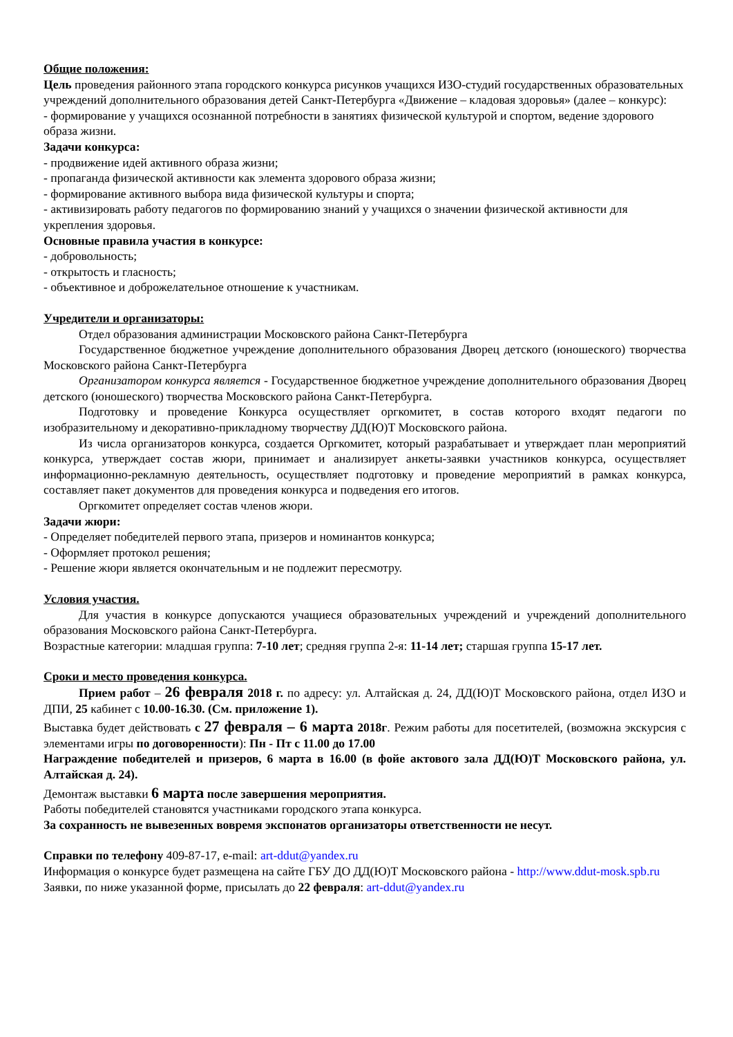Общие положения:
Цель проведения районного этапа городского конкурса рисунков учащихся ИЗО-студий государственных образовательных учреждений дополнительного образования детей Санкт-Петербурга «Движение – кладовая здоровья» (далее – конкурс):
- формирование у учащихся осознанной потребности в занятиях физической культурой и спортом, ведение здорового образа жизни.
Задачи конкурса:
- продвижение идей активного образа жизни;
- пропаганда физической активности как элемента здорового образа жизни;
- формирование активного выбора вида физической культуры и спорта;
- активизировать работу педагогов по формированию знаний у учащихся о значении физической активности для укрепления здоровья.
Основные правила участия в конкурсе:
- добровольность;
- открытость и гласность;
- объективное и доброжелательное отношение к участникам.
Учредители и организаторы:
Отдел образования администрации Московского района Санкт-Петербурга
Государственное бюджетное учреждение дополнительного образования Дворец детского (юношеского) творчества Московского района Санкт-Петербурга
Организатором конкурса является - Государственное бюджетное учреждение дополнительного образования Дворец детского (юношеского) творчества Московского района Санкт-Петербурга.
Подготовку и проведение Конкурса осуществляет оргкомитет, в состав которого входят педагоги по изобразительному и декоративно-прикладному творчеству ДД(Ю)Т Московского района.
Из числа организаторов конкурса, создается Оргкомитет, который разрабатывает и утверждает план мероприятий конкурса, утверждает состав жюри, принимает и анализирует анкеты-заявки участников конкурса, осуществляет информационно-рекламную деятельность, осуществляет подготовку и проведение мероприятий в рамках конкурса, составляет пакет документов для проведения конкурса и подведения его итогов.
Оргкомитет определяет состав членов жюри.
Задачи жюри:
- Определяет победителей первого этапа, призеров и номинантов конкурса;
- Оформляет протокол решения;
- Решение жюри является окончательным и не подлежит пересмотру.
Условия участия.
Для участия в конкурсе допускаются учащиеся образовательных учреждений и учреждений дополнительного образования Московского района Санкт-Петербурга.
Возрастные категории: младшая группа: 7-10 лет; средняя группа 2-я: 11-14 лет; старшая группа 15-17 лет.
Сроки и место проведения конкурса.
Прием работ – 26 февраля 2018 г. по адресу: ул. Алтайская д. 24, ДД(Ю)Т Московского района, отдел ИЗО и ДПИ, 25 кабинет с 10.00-16.30. (См. приложение 1).
Выставка будет действовать с 27 февраля – 6 марта 2018г. Режим работы для посетителей, (возможна экскурсия с элементами игры по договоренности): Пн - Пт с 11.00 до 17.00
Награждение победителей и призеров, 6 марта в 16.00 (в фойе актового зала ДД(Ю)Т Московского района, ул. Алтайская д. 24).
Демонтаж выставки 6 марта после завершения мероприятия.
Работы победителей становятся участниками городского этапа конкурса.
За сохранность не вывезенных вовремя экспонатов организаторы ответственности не несут.
Справки по телефону 409-87-17, e-mail: art-ddut@yandex.ru
Информация о конкурсе будет размещена на сайте ГБУ ДО ДД(Ю)Т Московского района - http://www.ddut-mosk.spb.ru
Заявки, по ниже указанной форме, присылать до 22 февраля: art-ddut@yandex.ru